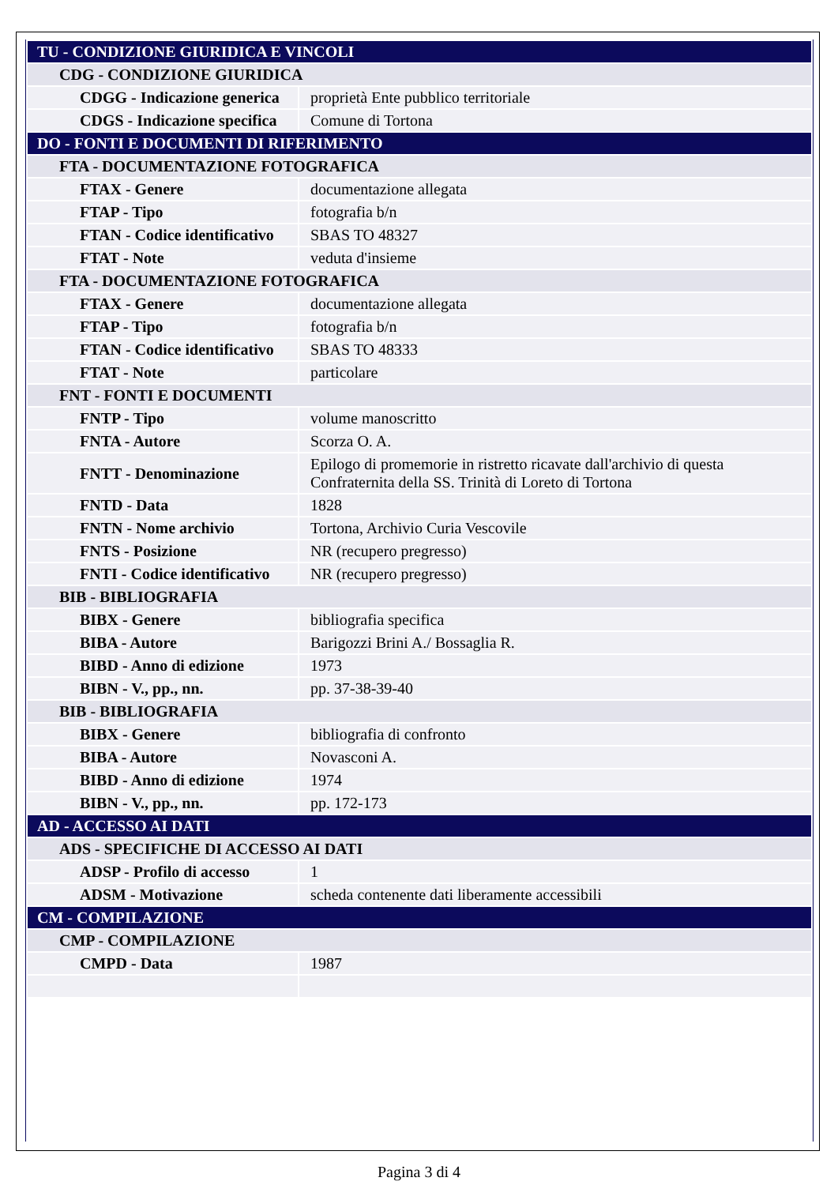| TU - CONDIZIONE GIURIDICA E VINCOLI | |
| CDG - CONDIZIONE GIURIDICA | |
| CDGG - Indicazione generica | proprietà Ente pubblico territoriale |
| CDGS - Indicazione specifica | Comune di Tortona |
| DO - FONTI E DOCUMENTI DI RIFERIMENTO | |
| FTA - DOCUMENTAZIONE FOTOGRAFICA | |
| FTAX - Genere | documentazione allegata |
| FTAP - Tipo | fotografia b/n |
| FTAN - Codice identificativo | SBAS TO 48327 |
| FTAT - Note | veduta d'insieme |
| FTA - DOCUMENTAZIONE FOTOGRAFICA | |
| FTAX - Genere | documentazione allegata |
| FTAP - Tipo | fotografia b/n |
| FTAN - Codice identificativo | SBAS TO 48333 |
| FTAT - Note | particolare |
| FNT - FONTI E DOCUMENTI | |
| FNTP - Tipo | volume manoscritto |
| FNTA - Autore | Scorza O. A. |
| FNTT - Denominazione | Epilogo di promemorie in ristretto ricavate dall'archivio di questa Confraternita della SS. Trinità di Loreto di Tortona |
| FNTD - Data | 1828 |
| FNTN - Nome archivio | Tortona, Archivio Curia Vescovile |
| FNTS - Posizione | NR (recupero pregresso) |
| FNTI - Codice identificativo | NR (recupero pregresso) |
| BIB - BIBLIOGRAFIA | |
| BIBX - Genere | bibliografia specifica |
| BIBA - Autore | Barigozzi Brini A./ Bossaglia R. |
| BIBD - Anno di edizione | 1973 |
| BIBN - V., pp., nn. | pp. 37-38-39-40 |
| BIB - BIBLIOGRAFIA | |
| BIBX - Genere | bibliografia di confronto |
| BIBA - Autore | Novasconi A. |
| BIBD - Anno di edizione | 1974 |
| BIBN - V., pp., nn. | pp. 172-173 |
| AD - ACCESSO AI DATI | |
| ADS - SPECIFICHE DI ACCESSO AI DATI | |
| ADSP - Profilo di accesso | 1 |
| ADSM - Motivazione | scheda contenente dati liberamente accessibili |
| CM - COMPILAZIONE | |
| CMP - COMPILAZIONE | |
| CMPD - Data | 1987 |
Pagina 3 di 4